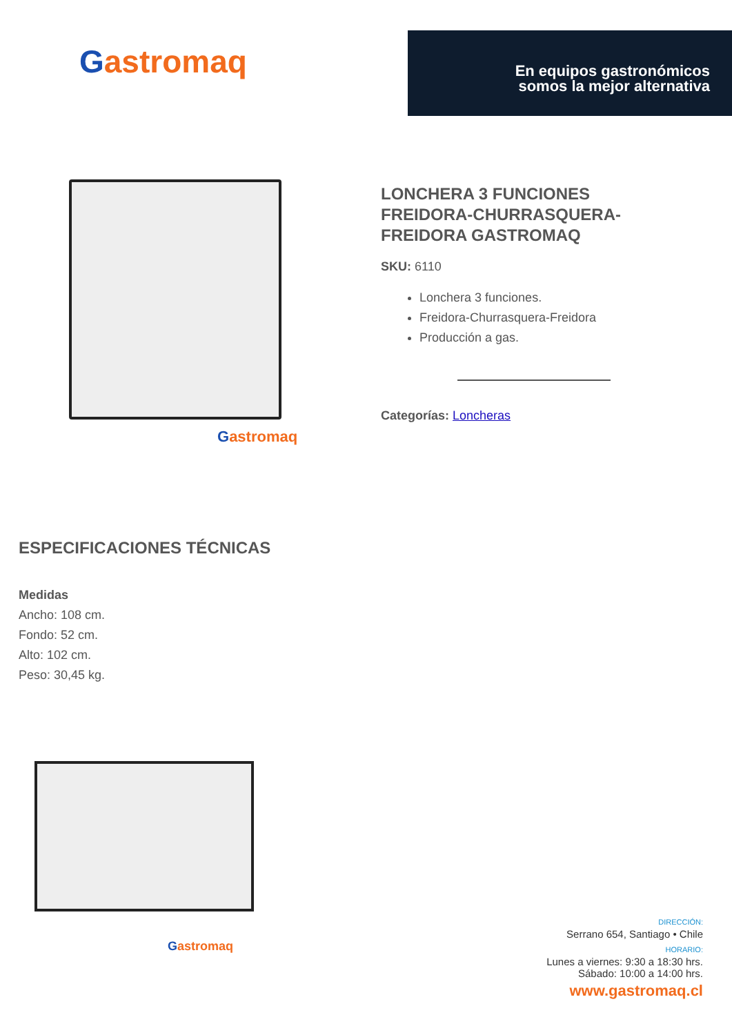Gastromaq
En equipos gastronómicos somos la mejor alternativa
Gastromaq
LONCHERA 3 FUNCIONES FREIDORA-CHURRASQUERA-FREIDORA GASTROMAQ
SKU: 6110
Lonchera 3 funciones.
Freidora-Churrasquera-Freidora
Producción a gas.
Categorías: Loncheras
ESPECIFICACIONES TÉCNICAS
Medidas
Ancho: 108 cm.
Fondo: 52 cm.
Alto: 102 cm.
Peso: 30,45 kg.
Gastromaq
DIRECCIÓN:
Serrano 654, Santiago • Chile
HORARIO:
Lunes a viernes: 9:30 a 18:30 hrs.
Sábado: 10:00 a 14:00 hrs.
www.gastromaq.cl